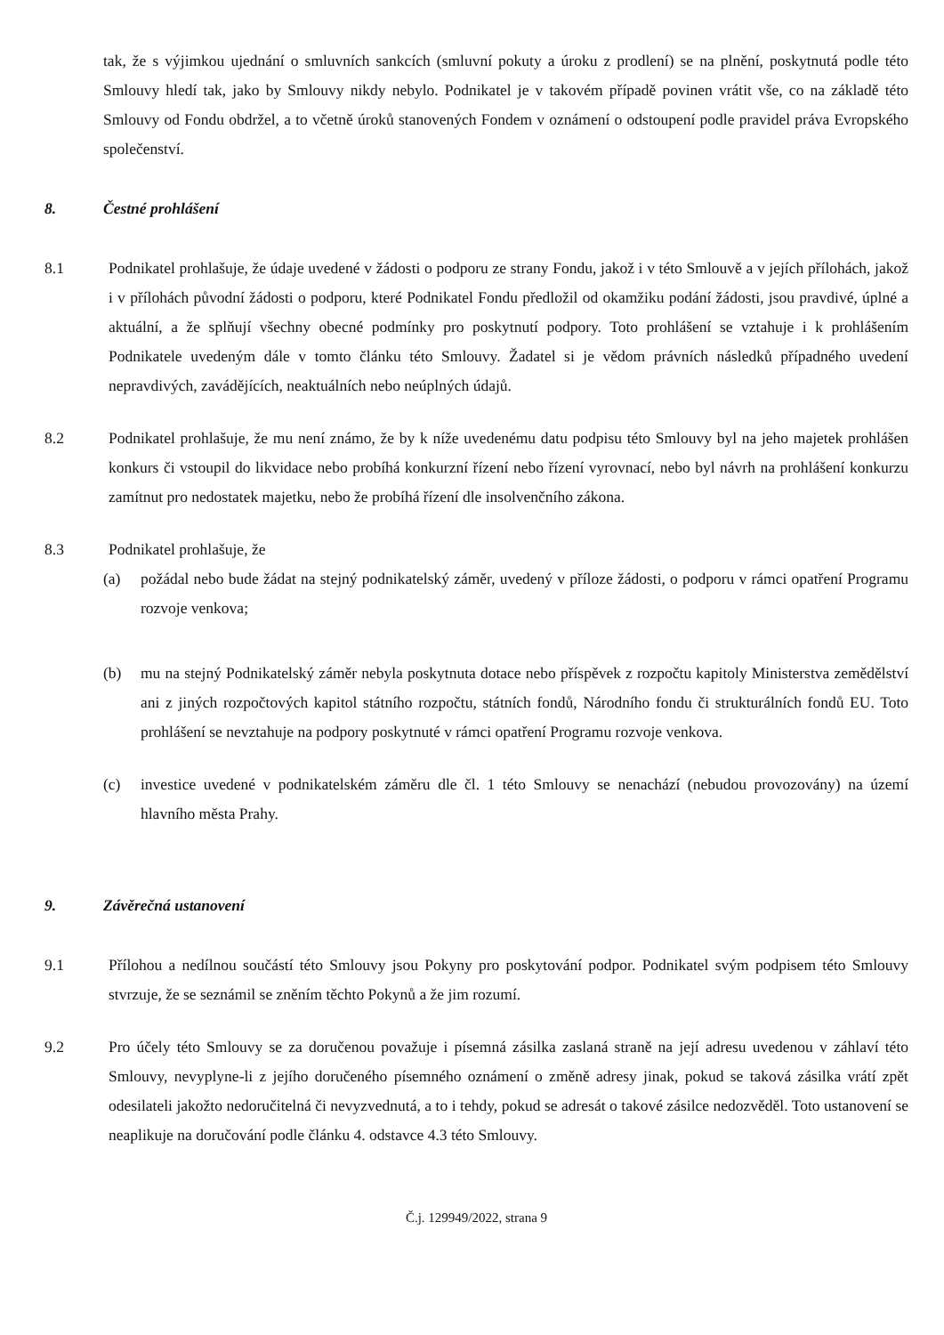tak, že s výjimkou ujednání o smluvních sankcích (smluvní pokuty a úroku z prodlení) se na plnění, poskytnutá podle této Smlouvy hledí tak, jako by Smlouvy nikdy nebylo. Podnikatel je v takovém případě povinen vrátit vše, co na základě této Smlouvy od Fondu obdržel, a to včetně úroků stanovených Fondem v oznámení o odstoupení podle pravidel práva Evropského společenství.
8. Čestné prohlášení
8.1 Podnikatel prohlašuje, že údaje uvedené v žádosti o podporu ze strany Fondu, jakož i v této Smlouvě a v jejích přílohách, jakož i v přílohách původní žádosti o podporu, které Podnikatel Fondu předložil od okamžiku podání žádosti, jsou pravdivé, úplné a aktuální, a že splňují všechny obecné podmínky pro poskytnutí podpory. Toto prohlášení se vztahuje i k prohlášením Podnikatele uvedeným dále v tomto článku této Smlouvy. Žadatel si je vědom právních následků případného uvedení nepravdivých, zavádějících, neaktuálních nebo neúplných údajů.
8.2 Podnikatel prohlašuje, že mu není známo, že by k níže uvedenému datu podpisu této Smlouvy byl na jeho majetek prohlášen konkurs či vstoupil do likvidace nebo probíhá konkurzní řízení nebo řízení vyrovnací, nebo byl návrh na prohlášení konkurzu zamítnut pro nedostatek majetku, nebo že probíhá řízení dle insolvenčního zákona.
8.3 Podnikatel prohlašuje, že
(a) požádal nebo bude žádat na stejný podnikatelský záměr, uvedený v příloze žádosti, o podporu v rámci opatření Programu rozvoje venkova;
(b) mu na stejný Podnikatelský záměr nebyla poskytnuta dotace nebo příspěvek z rozpočtu kapitoly Ministerstva zemědělství ani z jiných rozpočtových kapitol státního rozpočtu, státních fondů, Národního fondu či strukturálních fondů EU. Toto prohlášení se nevztahuje na podpory poskytnuté v rámci opatření Programu rozvoje venkova.
(c) investice uvedené v podnikatelském záměru dle čl. 1 této Smlouvy se nenachází (nebudou provozovány) na území hlavního města Prahy.
9. Závěrečná ustanovení
9.1 Přílohou a nedílnou součástí této Smlouvy jsou Pokyny pro poskytování podpor. Podnikatel svým podpisem této Smlouvy stvrzuje, že se seznámil se zněním těchto Pokynů a že jim rozumí.
9.2 Pro účely této Smlouvy se za doručenou považuje i písemná zásilka zaslaná straně na její adresu uvedenou v záhlaví této Smlouvy, nevyplyne-li z jejího doručeného písemného oznámení o změně adresy jinak, pokud se taková zásilka vrátí zpět odesilateli jakožto nedoručitelná či nevyzvednutá, a to i tehdy, pokud se adresát o takové zásilce nedozvěděl. Toto ustanovení se neaplikuje na doručování podle článku 4. odstavce 4.3 této Smlouvy.
Č.j. 129949/2022, strana 9